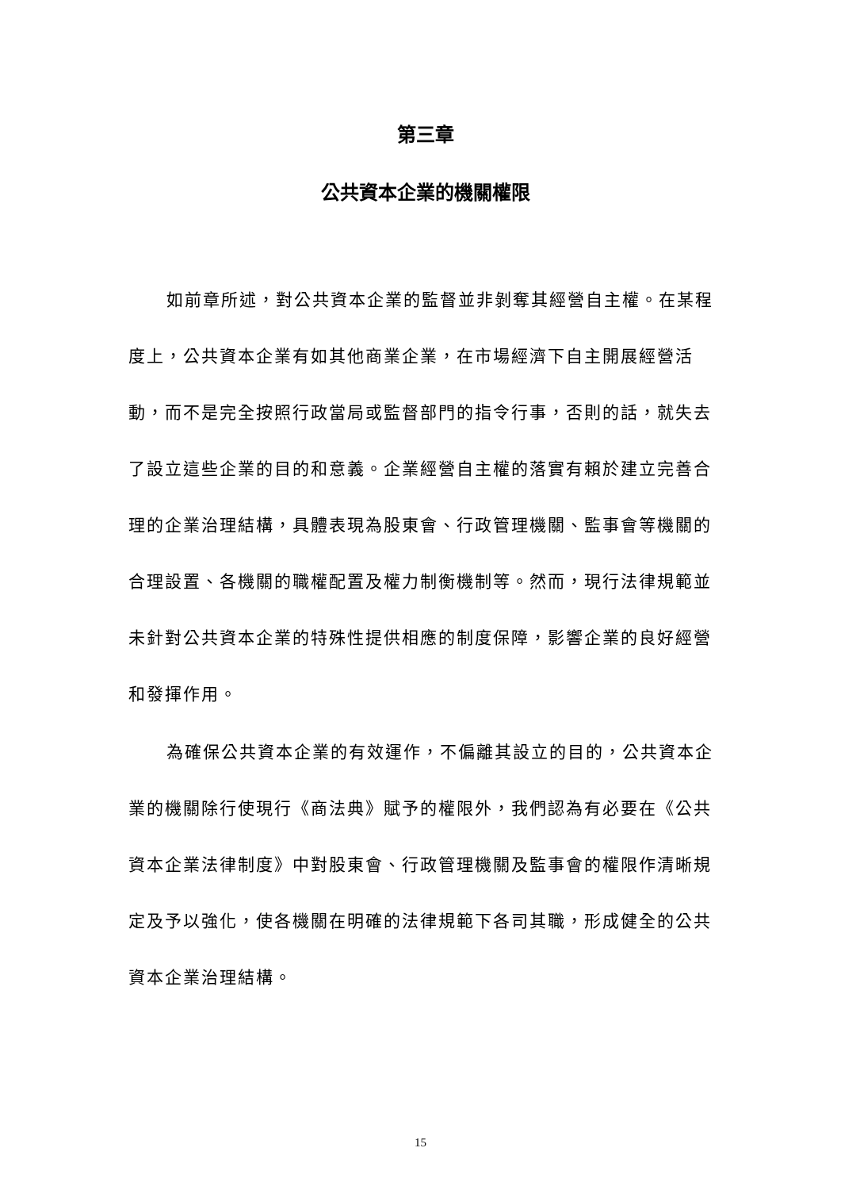第三章
公共資本企業的機關權限
如前章所述，對公共資本企業的監督並非剝奪其經營自主權。在某程度上，公共資本企業有如其他商業企業，在市場經濟下自主開展經營活動，而不是完全按照行政當局或監督部門的指令行事，否則的話，就失去了設立這些企業的目的和意義。企業經營自主權的落實有賴於建立完善合理的企業治理結構，具體表現為股東會、行政管理機關、監事會等機關的合理設置、各機關的職權配置及權力制衡機制等。然而，現行法律規範並未針對公共資本企業的特殊性提供相應的制度保障，影響企業的良好經營和發揮作用。
為確保公共資本企業的有效運作，不偏離其設立的目的，公共資本企業的機關除行使現行《商法典》賦予的權限外，我們認為有必要在《公共資本企業法律制度》中對股東會、行政管理機關及監事會的權限作清晰規定及予以強化，使各機關在明確的法律規範下各司其職，形成健全的公共資本企業治理結構。
15